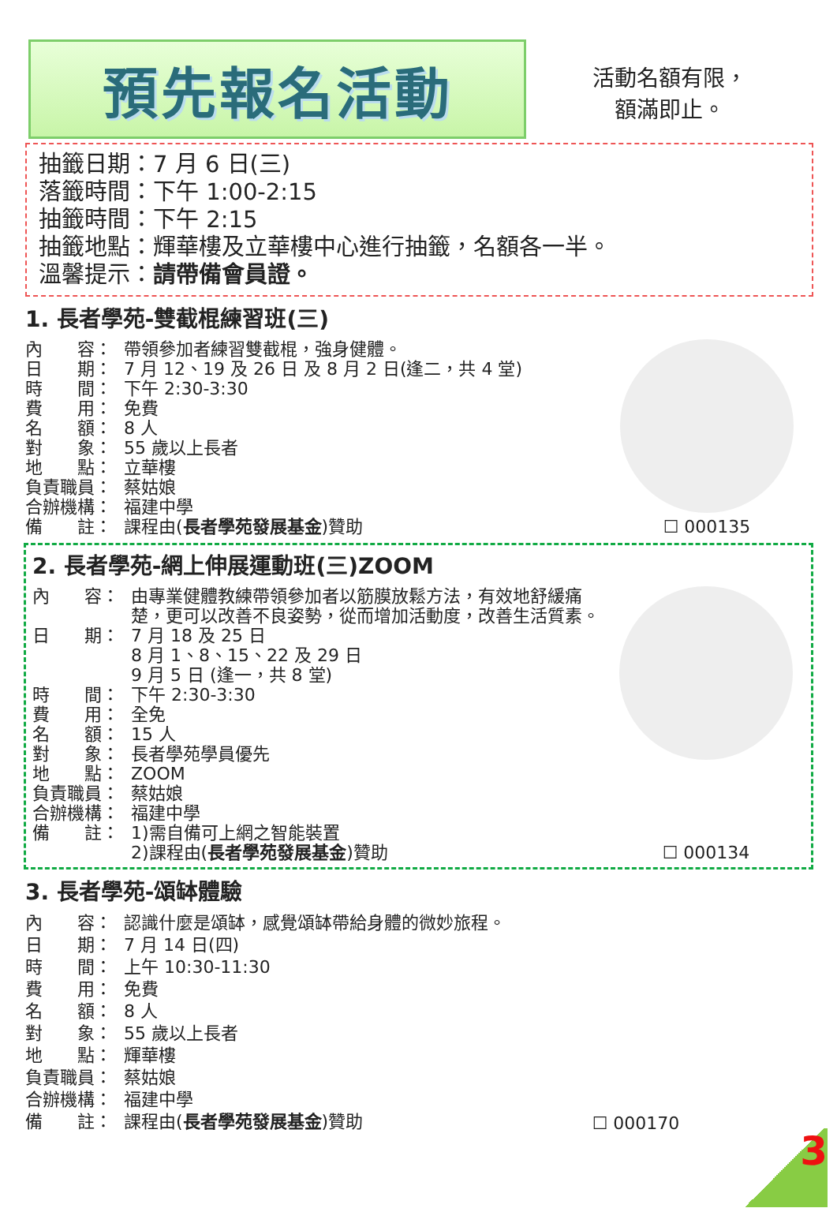預先報名活動
活動名額有限，
額滿即止。
抽籤日期：7 月 6 日(三)
落籤時間：下午 1:00-2:15
抽籤時間：下午 2:15
抽籤地點：輝華樓及立華樓中心進行抽籤，名額各一半。
溫馨提示：請帶備會員證。
1. 長者學苑-雙截棍練習班(三)
內　　容： 帶領參加者練習雙截棍，強身健體。
日　　期： 7 月 12、19 及 26 日 及 8 月 2 日(逢二，共 4 堂)
時　　間： 下午 2:30-3:30
費　　用： 免費
名　　額： 8 人
對　　象： 55 歲以上長者
地　　點： 立華樓
負責職員： 蔡姑娘
合辦機構： 福建中學
備　　註： 課程由(長者學苑發展基金)贊助
☐ 000135
2. 長者學苑-網上伸展運動班(三)ZOOM
內　　容： 由專業健體教練帶領參加者以筋膜放鬆方法，有效地舒緩痛楚，更可以改善不良姿勢，從而增加活動度，改善生活質素。
日　　期： 7 月 18 及 25 日
8 月 1、8、15、22 及 29 日
9 月 5 日 (逢一，共 8 堂)
時　　間： 下午 2:30-3:30
費　　用： 全免
名　　額： 15 人
對　　象： 長者學苑學員優先
地　　點： ZOOM
負責職員： 蔡姑娘
合辦機構： 福建中學
備　　註： 1)需自備可上網之智能裝置
2)課程由(長者學苑發展基金)贊助
☐ 000134
3. 長者學苑-頌缽體驗
內　　容： 認識什麼是頌缽，感覺頌缽帶給身體的微妙旅程。
日　　期： 7 月 14 日(四)
時　　間： 上午 10:30-11:30
費　　用： 免費
名　　額： 8 人
對　　象： 55 歲以上長者
地　　點： 輝華樓
負責職員： 蔡姑娘
合辦機構： 福建中學
備　　註： 課程由(長者學苑發展基金)贊助
☐ 000170
3